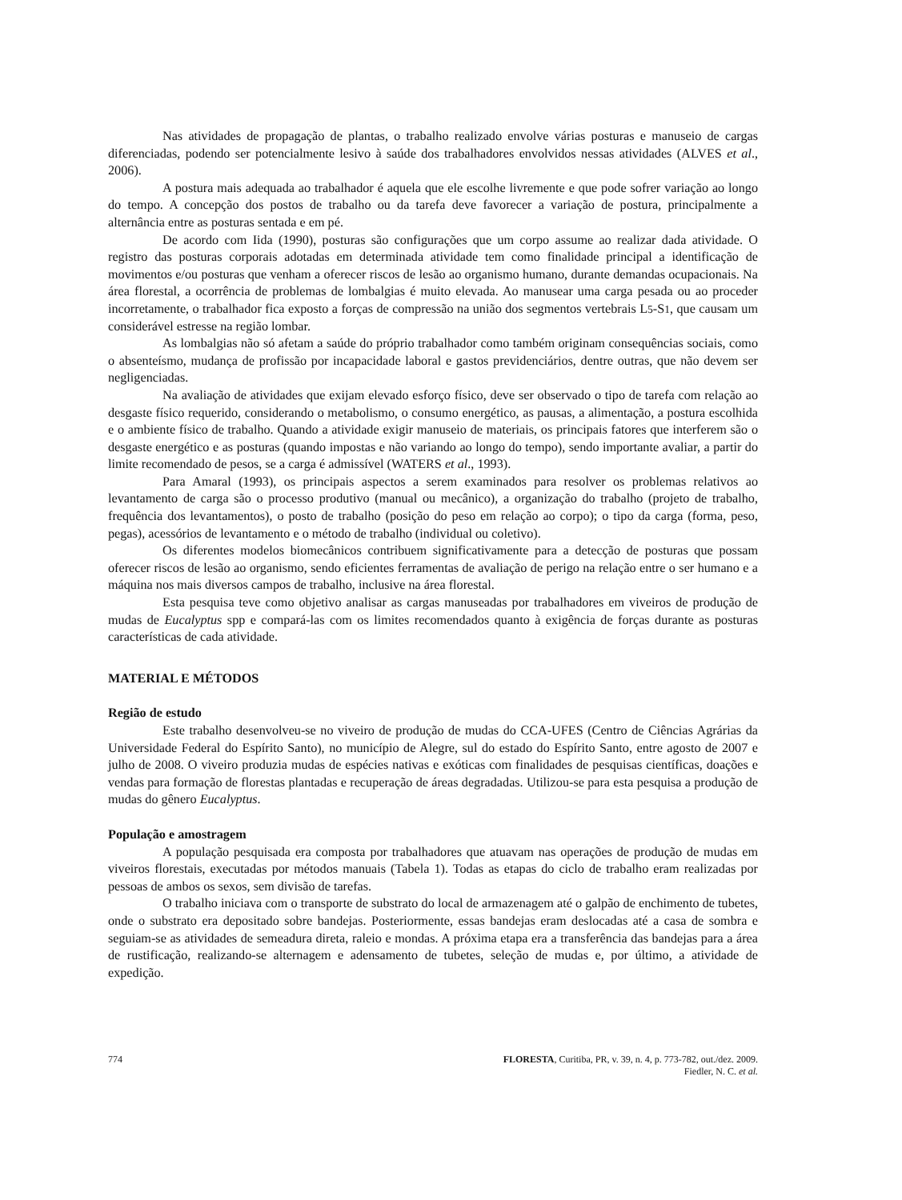Nas atividades de propagação de plantas, o trabalho realizado envolve várias posturas e manuseio de cargas diferenciadas, podendo ser potencialmente lesivo à saúde dos trabalhadores envolvidos nessas atividades (ALVES et al., 2006).
A postura mais adequada ao trabalhador é aquela que ele escolhe livremente e que pode sofrer variação ao longo do tempo. A concepção dos postos de trabalho ou da tarefa deve favorecer a variação de postura, principalmente a alternância entre as posturas sentada e em pé.
De acordo com Iida (1990), posturas são configurações que um corpo assume ao realizar dada atividade. O registro das posturas corporais adotadas em determinada atividade tem como finalidade principal a identificação de movimentos e/ou posturas que venham a oferecer riscos de lesão ao organismo humano, durante demandas ocupacionais. Na área florestal, a ocorrência de problemas de lombalgias é muito elevada. Ao manusear uma carga pesada ou ao proceder incorretamente, o trabalhador fica exposto a forças de compressão na união dos segmentos vertebrais L5-S1, que causam um considerável estresse na região lombar.
As lombalgias não só afetam a saúde do próprio trabalhador como também originam consequências sociais, como o absenteísmo, mudança de profissão por incapacidade laboral e gastos previdenciários, dentre outras, que não devem ser negligenciadas.
Na avaliação de atividades que exijam elevado esforço físico, deve ser observado o tipo de tarefa com relação ao desgaste físico requerido, considerando o metabolismo, o consumo energético, as pausas, a alimentação, a postura escolhida e o ambiente físico de trabalho. Quando a atividade exigir manuseio de materiais, os principais fatores que interferem são o desgaste energético e as posturas (quando impostas e não variando ao longo do tempo), sendo importante avaliar, a partir do limite recomendado de pesos, se a carga é admissível (WATERS et al., 1993).
Para Amaral (1993), os principais aspectos a serem examinados para resolver os problemas relativos ao levantamento de carga são o processo produtivo (manual ou mecânico), a organização do trabalho (projeto de trabalho, frequência dos levantamentos), o posto de trabalho (posição do peso em relação ao corpo); o tipo da carga (forma, peso, pegas), acessórios de levantamento e o método de trabalho (individual ou coletivo).
Os diferentes modelos biomecânicos contribuem significativamente para a detecção de posturas que possam oferecer riscos de lesão ao organismo, sendo eficientes ferramentas de avaliação de perigo na relação entre o ser humano e a máquina nos mais diversos campos de trabalho, inclusive na área florestal.
Esta pesquisa teve como objetivo analisar as cargas manuseadas por trabalhadores em viveiros de produção de mudas de Eucalyptus spp e compará-las com os limites recomendados quanto à exigência de forças durante as posturas características de cada atividade.
MATERIAL E MÉTODOS
Região de estudo
Este trabalho desenvolveu-se no viveiro de produção de mudas do CCA-UFES (Centro de Ciências Agrárias da Universidade Federal do Espírito Santo), no município de Alegre, sul do estado do Espírito Santo, entre agosto de 2007 e julho de 2008. O viveiro produzia mudas de espécies nativas e exóticas com finalidades de pesquisas científicas, doações e vendas para formação de florestas plantadas e recuperação de áreas degradadas. Utilizou-se para esta pesquisa a produção de mudas do gênero Eucalyptus.
População e amostragem
A população pesquisada era composta por trabalhadores que atuavam nas operações de produção de mudas em viveiros florestais, executadas por métodos manuais (Tabela 1). Todas as etapas do ciclo de trabalho eram realizadas por pessoas de ambos os sexos, sem divisão de tarefas.
O trabalho iniciava com o transporte de substrato do local de armazenagem até o galpão de enchimento de tubetes, onde o substrato era depositado sobre bandejas. Posteriormente, essas bandejas eram deslocadas até a casa de sombra e seguiam-se as atividades de semeadura direta, raleio e mondas. A próxima etapa era a transferência das bandejas para a área de rustificação, realizando-se alternagem e adensamento de tubetes, seleção de mudas e, por último, a atividade de expedição.
774 FLORESTA, Curitiba, PR, v. 39, n. 4, p. 773-782, out./dez. 2009.
Fiedler, N. C. et al.